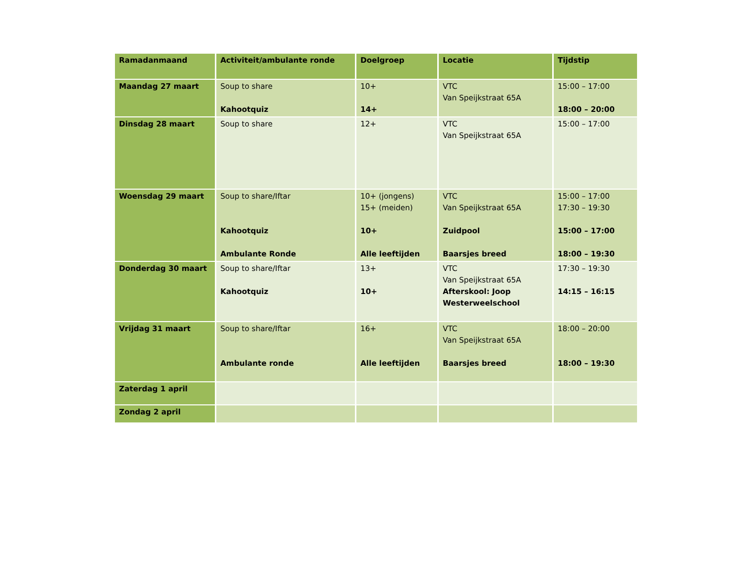| Ramadanmaand | Activiteit/ambulante ronde | Doelgroep | Locatie | Tijdstip |
| --- | --- | --- | --- | --- |
| Maandag 27 maart | Soup to share Kahootquiz | 10+ 14+ | VTC Van Speijkstraat 65A | 15:00 – 17:00 18:00 – 20:00 |
| Dinsdag 28 maart | Soup to share | 12+ | VTC Van Speijkstraat 65A | 15:00 – 17:00 |
| Woensdag 29 maart | Soup to share/Iftar Kahootquiz Ambulante Ronde | 10+ (jongens) 15+ (meiden) 10+ Alle leeftijden | VTC Van Speijkstraat 65A Zuidpool Baarsjes breed | 15:00 – 17:00 17:30 – 19:30 15:00 – 17:00 18:00 – 19:30 |
| Donderdag 30 maart | Soup to share/Iftar Kahootquiz | 13+ 10+ | VTC Van Speijkstraat 65A Afterskool: Joop Westerweelschool | 17:30 – 19:30 14:15 – 16:15 |
| Vrijdag 31 maart | Soup to share/Iftar Ambulante ronde | 16+ Alle leeftijden | VTC Van Speijkstraat 65A Baarsjes breed | 18:00 – 20:00 18:00 – 19:30 |
| Zaterdag 1 april | | | | |
| Zondag 2 april | | | | |